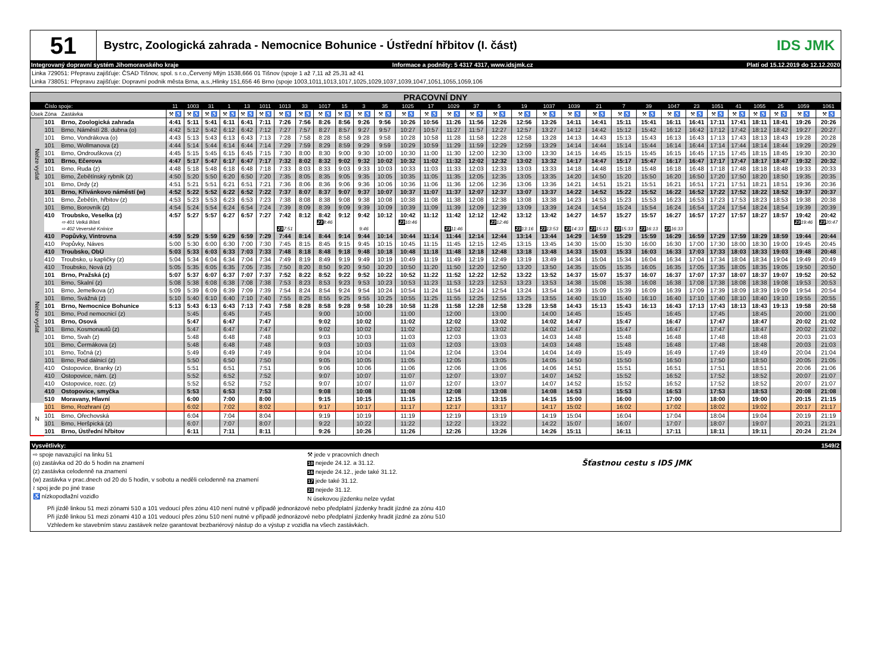51
Bystrc, Zoologická zahrada - Nemocnice Bohunice - Ústřední hřbitov (I. část)
IDS JMK
Integrovaný dopravní systém Jihomoravského kraje Informace a podněty: 5 4317 4317, www.idsjmk.cz Platí od 15.12.2019 do 12.12.2020
Linka 729051: Přepravu zajišťuje: ČSAD Tišnov, spol. s r.o.,Červený Mlýn 1538,666 01 Tišnov (spoje 1 až 7,11 až 25,31 až 41
Linka 738051: Přepravu zajišťuje: Dopravní podnik města Brna, a.s.,Hlinky 151,656 46 Brno (spoje 1003,1011,1013,1017,1025,1029,1037,1039,1047,1051,1055,1059,106
| PRACOVNÍ DNY | | | | | | | | | | | | | | | | | | | | | | | | | | | | | | | | | |
| | Číslo spoje: | | 11 | 1003 | 31 | 1 | 13 | 1011 | 1013 | 33 | 1017 | 15 | 3 | 35 | 1025 | 17 | 1029 | 37 | 5 | 19 | 1037 | 1039 | 21 | 7 | 39 | 1047 | 23 | 1051 | 41 | 1055 | 25 | 1059 | 1061 |
| Úsek | Zóna | Zastávka | ⚒ ♿ | ⚒ ♿ | ⚒ ♿ | ⚒ ♿ | ⚒ ♿ | ⚒ ♿ | ⚒ ♿ | ⚒ ♿ | ⚒ ♿ | ⚒ ♿ | ⚒ ♿ | ⚒ ♿ | ⚒ ♿ | ⚒ ♿ | ⚒ ♿ | ⚒ ♿ | ⚒ ♿ | ⚒ ♿ | ⚒ ♿ | ⚒ ♿ | ⚒ ♿ | ⚒ ♿ | ⚒ ♿ | ⚒ ♿ | ⚒ ♿ | ⚒ ♿ | ⚒ ♿ | ⚒ ♿ | ⚒ ♿ | ⚒ ♿ | ⚒ ♿ |
| Nelze vydat | 101 | Brno, Zoologická zahrada | 4:41 | 5:11 | 5:41 | 6:11 | 6:41 | 7:11 | 7:26 | 7:56 | 8:26 | 8:56 | 9:26 | 9:56 | 10:26 | 10:56 | 11:26 | 11:56 | 12:26 | 12:56 | 13:26 | 14:11 | 14:41 | 15:11 | 15:41 | 16:11 | 16:41 | 17:11 | 17:41 | 18:11 | 18:41 | 19:26 | 20:26 |
| | 101 | Brno, Náměstí 28. dubna (o) | 4:42 | 5:12 | 5:42 | 6:12 | 6:42 | 7:12 | 7:27 | 7:57 | 8:27 | 8:57 | 9:27 | 9:57 | 10:27 | 10:57 | 11:27 | 11:57 | 12:27 | 12:57 | 13:27 | 14:12 | 14:42 | 15:12 | 15:42 | 16:12 | 16:42 | 17:12 | 17:42 | 18:12 | 18:42 | 19:27 | 20:27 |
| | 101 | Brno, Vondrákova (o) | 4:43 | 5:13 | 5:43 | 6:13 | 6:43 | 7:13 | 7:28 | 7:58 | 8:28 | 8:58 | 9:28 | 9:58 | 10:28 | 10:58 | 11:28 | 11:58 | 12:28 | 12:58 | 13:28 | 14:13 | 14:43 | 15:13 | 15:43 | 16:13 | 16:43 | 17:13 | 17:43 | 18:13 | 18:43 | 19:28 | 20:28 |
| | 101 | Brno, Wollmanova (z) | 4:44 | 5:14 | 5:44 | 6:14 | 6:44 | 7:14 | 7:29 | 7:59 | 8:29 | 8:59 | 9:29 | 9:59 | 10:29 | 10:59 | 11:29 | 11:59 | 12:29 | 12:59 | 13:29 | 14:14 | 14:44 | 15:14 | 15:44 | 16:14 | 16:44 | 17:14 | 17:44 | 18:14 | 18:44 | 19:29 | 20:29 |
| | 101 | Brno, Ondrouškova (z) | 4:45 | 5:15 | 5:45 | 6:15 | 6:45 | 7:15 | 7:30 | 8:00 | 8:30 | 9:00 | 9:30 | 10:00 | 10:30 | 11:00 | 11:30 | 12:00 | 12:30 | 13:00 | 13:30 | 14:15 | 14:45 | 15:15 | 15:45 | 16:15 | 16:45 | 17:15 | 17:45 | 18:15 | 18:45 | 19:30 | 20:30 |
| | 101 | Brno, Ečerova | 4:47 | 5:17 | 5:47 | 6:17 | 6:47 | 7:17 | 7:32 | 8:02 | 8:32 | 9:02 | 9:32 | 10:02 | 10:32 | 11:02 | 11:32 | 12:02 | 12:32 | 13:02 | 13:32 | 14:17 | 14:47 | 15:17 | 15:47 | 16:17 | 16:47 | 17:17 | 17:47 | 18:17 | 18:47 | 19:32 | 20:32 |
| | 101 | Brno, Ruda (z) | 4:48 | 5:18 | 5:48 | 6:18 | 6:48 | 7:18 | 7:33 | 8:03 | 8:33 | 9:03 | 9:33 | 10:03 | 10:33 | 11:03 | 11:33 | 12:03 | 12:33 | 13:03 | 13:33 | 14:18 | 14:48 | 15:18 | 15:48 | 16:18 | 16:48 | 17:18 | 17:48 | 18:18 | 18:48 | 19:33 | 20:33 |
| | 101 | Brno, Žebětínský rybník (z) | 4:50 | 5:20 | 5:50 | 6:20 | 6:50 | 7:20 | 7:35 | 8:05 | 8:35 | 9:05 | 9:35 | 10:05 | 10:35 | 11:05 | 11:35 | 12:05 | 12:35 | 13:05 | 13:35 | 14:20 | 14:50 | 15:20 | 15:50 | 16:20 | 16:50 | 17:20 | 17:50 | 18:20 | 18:50 | 19:35 | 20:35 |
| | 101 | Brno, Drdy (z) | 4:51 | 5:21 | 5:51 | 6:21 | 6:51 | 7:21 | 7:36 | 8:06 | 8:36 | 9:06 | 9:36 | 10:06 | 10:36 | 11:06 | 11:36 | 12:06 | 12:36 | 13:06 | 13:36 | 14:21 | 14:51 | 15:21 | 15:51 | 16:21 | 16:51 | 17:21 | 17:51 | 18:21 | 18:51 | 19:36 | 20:36 |
| | 101 | Brno, Křivánkovo náměstí (w) | 4:52 | 5:22 | 5:52 | 6:22 | 6:52 | 7:22 | 7:37 | 8:07 | 8:37 | 9:07 | 9:37 | 10:07 | 10:37 | 11:07 | 11:37 | 12:07 | 12:37 | 13:07 | 13:37 | 14:22 | 14:52 | 15:22 | 15:52 | 16:22 | 16:52 | 17:22 | 17:52 | 18:22 | 18:52 | 19:37 | 20:37 |
| | 101 | Brno, Žebětín, hřbitov (z) | 4:53 | 5:23 | 5:53 | 6:23 | 6:53 | 7:23 | 7:38 | 8:08 | 8:38 | 9:08 | 9:38 | 10:08 | 10:38 | 11:08 | 11:38 | 12:08 | 12:38 | 13:08 | 13:38 | 14:23 | 14:53 | 15:23 | 15:53 | 16:23 | 16:53 | 17:23 | 17:53 | 18:23 | 18:53 | 19:38 | 20:38 |
| | 101 | Brno, Borovník (z) | 4:54 | 5:24 | 5:54 | 6:24 | 6:54 | 7:24 | 7:39 | 8:09 | 8:39 | 9:09 | 9:39 | 10:09 | 10:39 | 11:09 | 11:39 | 12:09 | 12:39 | 13:09 | 13:39 | 14:24 | 14:54 | 15:24 | 15:54 | 16:24 | 16:54 | 17:24 | 17:54 | 18:24 | 18:54 | 19:39 | 20:39 |
| | 410 | Troubsko, Veselka (z) | 4:57 | 5:27 | 5:57 | 6:27 | 6:57 | 7:27 | 7:42 | 8:12 | 8:42 | 9:12 | 9:42 | 10:12 | 10:42 | 11:12 | 11:42 | 12:12 | 12:42 | 13:12 | 13:42 | 14:27 | 14:57 | 15:27 | 15:57 | 16:27 | 16:57 | 17:27 | 17:57 | 18:27 | 18:57 | 19:42 | 20:42 |
| | | ⇨ 401 Velká Bíteš | | | | | | | | | 23 8:46 | | | | 23 10:46 | | | | 23 12:46 | | | | | | | | | | | | | 23 19:46 | 23 20:47 |
| | | ⇨ 402 Veverské Knínice | | | | | | | 23 7:51 | | | | 9:46 | | | | 23 11:46 | | | 23 13:16 | 23 13:53 | 23 14:33 | 23 15:13 | 23 15:33 | 23 16:13 | 23 16:33 | | | | | | | |
| | 410 | Popůvky, Vintrovna | 4:59 | 5:29 | 5:59 | 6:29 | 6:59 | 7:29 | 7:44 | 8:14 | 8:44 | 9:14 | 9:44 | 10:14 | 10:44 | 11:14 | 11:44 | 12:14 | 12:44 | 13:14 | 13:44 | 14:29 | 14:59 | 15:29 | 15:59 | 16:29 | 16:59 | 17:29 | 17:59 | 18:29 | 18:59 | 19:44 | 20:44 |
| | 410 | Popůvky, Náves | 5:00 | 5:30 | 6:00 | 6:30 | 7:00 | 7:30 | 7:45 | 8:15 | 8:45 | 9:15 | 9:45 | 10:15 | 10:45 | 11:15 | 11:45 | 12:15 | 12:45 | 13:15 | 13:45 | 14:30 | 15:00 | 15:30 | 16:00 | 16:30 | 17:00 | 17:30 | 18:00 | 18:30 | 19:00 | 19:45 | 20:45 |
| | 410 | Troubsko, ObÚ | 5:03 | 5:33 | 6:03 | 6:33 | 7:03 | 7:33 | 7:48 | 8:18 | 8:48 | 9:18 | 9:48 | 10:18 | 10:48 | 11:18 | 11:48 | 12:18 | 12:48 | 13:18 | 13:48 | 14:33 | 15:03 | 15:33 | 16:03 | 16:33 | 17:03 | 17:33 | 18:03 | 18:33 | 19:03 | 19:48 | 20:48 |
| | 410 | Troubsko, u kapličky (z) | 5:04 | 5:34 | 6:04 | 6:34 | 7:04 | 7:34 | 7:49 | 8:19 | 8:49 | 9:19 | 9:49 | 10:19 | 10:49 | 11:19 | 11:49 | 12:19 | 12:49 | 13:19 | 13:49 | 14:34 | 15:04 | 15:34 | 16:04 | 16:34 | 17:04 | 17:34 | 18:04 | 18:34 | 19:04 | 19:49 | 20:49 |
| | 410 | Troubsko, Nová (z) | 5:05 | 5:35 | 6:05 | 6:35 | 7:05 | 7:35 | 7:50 | 8:20 | 8:50 | 9:20 | 9:50 | 10:20 | 10:50 | 11:20 | 11:50 | 12:20 | 12:50 | 13:20 | 13:50 | 14:35 | 15:05 | 15:35 | 16:05 | 16:35 | 17:05 | 17:35 | 18:05 | 18:35 | 19:05 | 19:50 | 20:50 |
| Nelze vydat | 101 | Brno, Pražská (z) | 5:07 | 5:37 | 6:07 | 6:37 | 7:07 | 7:37 | 7:52 | 8:22 | 8:52 | 9:22 | 9:52 | 10:22 | 10:52 | 11:22 | 11:52 | 12:22 | 12:52 | 13:22 | 13:52 | 14:37 | 15:07 | 15:37 | 16:07 | 16:37 | 17:07 | 17:37 | 18:07 | 18:37 | 19:07 | 19:52 | 20:52 |
| | 101 | Brno, Skalní (z) | 5:08 | 5:38 | 6:08 | 6:38 | 7:08 | 7:38 | 7:53 | 8:23 | 8:53 | 9:23 | 9:53 | 10:23 | 10:53 | 11:23 | 11:53 | 12:23 | 12:53 | 13:23 | 13:53 | 14:38 | 15:08 | 15:38 | 16:08 | 16:38 | 17:08 | 17:38 | 18:08 | 18:38 | 19:08 | 19:53 | 20:53 |
| | 101 | Brno, Jemelkova (z) | 5:09 | 5:39 | 6:09 | 6:39 | 7:09 | 7:39 | 7:54 | 8:24 | 8:54 | 9:24 | 9:54 | 10:24 | 10:54 | 11:24 | 11:54 | 12:24 | 12:54 | 13:24 | 13:54 | 14:39 | 15:09 | 15:39 | 16:09 | 16:39 | 17:09 | 17:39 | 18:09 | 18:39 | 19:09 | 19:54 | 20:54 |
| | 101 | Brno, Svážná (z) | 5:10 | 5:40 | 6:10 | 6:40 | 7:10 | 7:40 | 7:55 | 8:25 | 8:55 | 9:25 | 9:55 | 10:25 | 10:55 | 11:25 | 11:55 | 12:25 | 12:55 | 13:25 | 13:55 | 14:40 | 15:10 | 15:40 | 16:10 | 16:40 | 17:10 | 17:40 | 18:10 | 18:40 | 19:10 | 19:55 | 20:55 |
| | 101 | Brno, Nemocnice Bohunice | 5:13 | 5:43 | 6:13 | 6:43 | 7:13 | 7:43 | 7:58 | 8:28 | 8:58 | 9:28 | 9:58 | 10:28 | 10:58 | 11:28 | 11:58 | 12:28 | 12:58 | 13:28 | 13:58 | 14:43 | 15:13 | 15:43 | 16:13 | 16:43 | 17:13 | 17:43 | 18:13 | 18:43 | 19:13 | 19:58 | 20:58 |
| | 101 | Brno, Pod nemocnicí (z) | | 5:45 | | 6:45 | | 7:45 | | | 9:00 | | 10:00 | | 11:00 | | 12:00 | | 13:00 | | 14:00 | 14:45 | | 15:45 | | 16:45 | | 17:45 | | 18:45 | | 20:00 | 21:00 |
| | 101 | Brno, Osová | | 5:47 | | 6:47 | | 7:47 | | | 9:02 | | 10:02 | | 11:02 | | 12:02 | | 13:02 | | 14:02 | 14:47 | | 15:47 | | 16:47 | | 17:47 | | 18:47 | | 20:02 | 21:02 |
| | 101 | Brno, Kosmonautů (z) | | 5:47 | | 6:47 | | 7:47 | | | 9:02 | | 10:02 | | 11:02 | | 12:02 | | 13:02 | | 14:02 | 14:47 | | 15:47 | | 16:47 | | 17:47 | | 18:47 | | 20:02 | 21:02 |
| | 101 | Brno, Svah (z) | | 5:48 | | 6:48 | | 7:48 | | | 9:03 | | 10:03 | | 11:03 | | 12:03 | | 13:03 | | 14:03 | 14:48 | | 15:48 | | 16:48 | | 17:48 | | 18:48 | | 20:03 | 21:03 |
| | 101 | Brno, Čermákova (z) | | 5:48 | | 6:48 | | 7:48 | | | 9:03 | | 10:03 | | 11:03 | | 12:03 | | 13:03 | | 14:03 | 14:48 | | 15:48 | | 16:48 | | 17:48 | | 18:48 | | 20:03 | 21:03 |
| | 101 | Brno, Točná (z) | | 5:49 | | 6:49 | | 7:49 | | | 9:04 | | 10:04 | | 11:04 | | 12:04 | | 13:04 | | 14:04 | 14:49 | | 15:49 | | 16:49 | | 17:49 | | 18:49 | | 20:04 | 21:04 |
| | 101 | Brno, Pod dálnicí (z) | | 5:50 | | 6:50 | | 7:50 | | | 9:05 | | 10:05 | | 11:05 | | 12:05 | | 13:05 | | 14:05 | 14:50 | | 15:50 | | 16:50 | | 17:50 | | 18:50 | | 20:05 | 21:05 |
| | 410 | Ostopovice, Branky (z) | | 5:51 | | 6:51 | | 7:51 | | | 9:06 | | 10:06 | | 11:06 | | 12:06 | | 13:06 | | 14:06 | 14:51 | | 15:51 | | 16:51 | | 17:51 | | 18:51 | | 20:06 | 21:06 |
| | 410 | Ostopovice, nám. (z) | | 5:52 | | 6:52 | | 7:52 | | | 9:07 | | 10:07 | | 11:07 | | 12:07 | | 13:07 | | 14:07 | 14:52 | | 15:52 | | 16:52 | | 17:52 | | 18:52 | | 20:07 | 21:07 |
| | 410 | Ostopovice, rozc. (z) | | 5:52 | | 6:52 | | 7:52 | | | 9:07 | | 10:07 | | 11:07 | | 12:07 | | 13:07 | | 14:07 | 14:52 | | 15:52 | | 16:52 | | 17:52 | | 18:52 | | 20:07 | 21:07 |
| | 410 | Ostopovice, smyčka | | 5:53 | | 6:53 | | 7:53 | | | 9:08 | | 10:08 | | 11:08 | | 12:08 | | 13:08 | | 14:08 | 14:53 | | 15:53 | | 16:53 | | 17:53 | | 18:53 | | 20:08 | 21:08 |
| | 510 | Moravany, Hlavní | | 6:00 | | 7:00 | | 8:00 | | | 9:15 | | 10:15 | | 11:15 | | 12:15 | | 13:15 | | 14:15 | 15:00 | | 16:00 | | 17:00 | | 18:00 | | 19:00 | | 20:15 | 21:15 |
| N | 101 | Brno, Rozhraní (z) | | 6:02 | | 7:02 | | 8:02 | | | 9:17 | | 10:17 | | 11:17 | | 12:17 | | 13:17 | | 14:17 | 15:02 | | 16:02 | | 17:02 | | 18:02 | | 19:02 | | 20:17 | 21:17 |
| | 101 | Brno, Ořechovská | | 6:04 | | 7:04 | | 8:04 | | | 9:19 | | 10:19 | | 11:19 | | 12:19 | | 13:19 | | 14:19 | 15:04 | | 16:04 | | 17:04 | | 18:04 | | 19:04 | | 20:19 | 21:19 |
| | 101 | Brno, Heršpická (z) | | 6:07 | | 7:07 | | 8:07 | | | 9:22 | | 10:22 | | 11:22 | | 12:22 | | 13:22 | | 14:22 | 15:07 | | 16:07 | | 17:07 | | 18:07 | | 19:07 | | 20:21 | 21:21 |
| | 101 | Brno, Ústřední hřbitov | | 6:11 | | 7:11 | | 8:11 | | | 9:26 | | 10:26 | | 11:26 | | 12:26 | | 13:26 | | 14:26 | 15:11 | | 16:11 | | 17:11 | | 18:11 | | 19:11 | | 20:24 | 21:24 |
Vysvětlivky: 1549/2
⇨ spoje navazující na linku 51
(o) zastávka od 20 do 5 hodin na znamení
(z) zastávka celodenně na znamení
(w) zastávka v prac.dnech od 20 do 5 hodin, v sobotu a neděli celodenně na znamení
≀ spoj jede po jiné trase
♿ nízkopodlažní vozidlo
⚒ jede v pracovních dnech
10 nejede 24.12. a 31.12.
16 nejede 24.12., jede také 31.12.
17 jede také 31.12.
23 nejede 31.12.
N úsekovou jízdenku nelze vydat
Šťastnou cestu s IDS JMK
Při jízdě linkou 51 mezi zónami 510 a 101 vedoucí přes zónu 410 není nutné v případě jednorázové nebo předplatní jízdenky hradit jízdné za zónu 410
Při jízdě linkou 51 mezi zónami 410 a 101 vedoucí přes zónu 510 není nutné v případě jednorázové nebo předplatní jízdenky hradit jízdné za zónu 510
Vzhledem ke stavebním stavu zastávek nelze garantovat bezbariérový nástup do a výstup z vozidla na všech zastávkách.